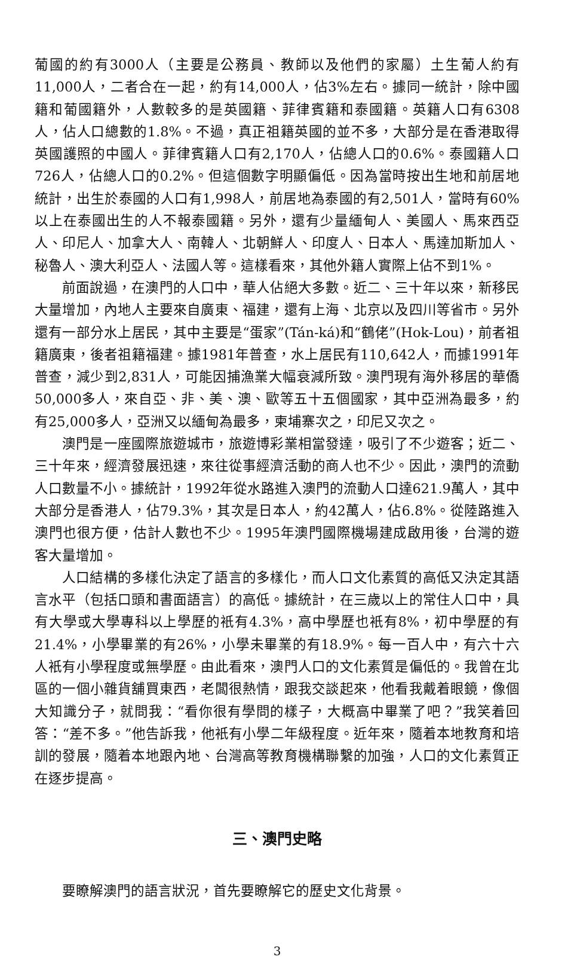葡國的約有3000人（主要是公務員、教師以及他們的家屬）土生葡人約有11,000人，二者合在一起，約有14,000人，佔3%左右。據同一統計，除中國籍和葡國籍外，人數較多的是英國籍、菲律賓籍和泰國籍。英籍人口有6308人，佔人口總數的1.8%。不過，真正祖籍英國的並不多，大部分是在香港取得英國護照的中國人。菲律賓籍人口有2,170人，佔總人口的0.6%。泰國籍人口726人，佔總人口的0.2%。但這個數字明顯偏低。因為當時按出生地和前居地統計，出生於泰國的人口有1,998人，前居地為泰國的有2,501人，當時有60%以上在泰國出生的人不報泰國籍。另外，還有少量緬甸人、美國人、馬來西亞人、印尼人、加拿大人、南韓人、北朝鮮人、印度人、日本人、馬達加斯加人、秘魯人、澳大利亞人、法國人等。這樣看來，其他外籍人實際上佔不到1%。
前面說過，在澳門的人口中，華人佔絕大多數。近二、三十年以來，新移民大量增加，內地人主要來自廣東、福建，還有上海、北京以及四川等省市。另外還有一部分水上居民，其中主要是“蛋家”(Tán-ká)和“鶴佬”(Hok-Lou)，前者祖籍廣東，後者祖籍福建。據1981年普查，水上居民有110,642人，而據1991年普查，減少到2,831人，可能因捕漁業大幅衰減所致。澳門現有海外移居的華僑50,000多人，來自亞、非、美、澳、歐等五十五個國家，其中亞洲為最多，約有25,000多人，亞洲又以緬甸為最多，柬埔寨次之，印尼又次之。
澳門是一座國際旅遊城市，旅遊博彩業相當發達，吸引了不少遊客；近二、三十年來，經濟發展迅速，來往從事經濟活動的商人也不少。因此，澳門的流動人口數量不小。據統計，1992年從水路進入澳門的流動人口達621.9萬人，其中大部分是香港人，佔79.3%，其次是日本人，約42萬人，佔6.8%。從陸路進入澳門也很方便，估計人數也不少。1995年澳門國際機場建成啟用後，台灣的遊客大量增加。
人口結構的多樣化決定了語言的多樣化，而人口文化素質的高低又決定其語言水平（包括口頭和書面語言）的高低。據統計，在三歲以上的常住人口中，具有大學或大學專科以上學歷的衹有4.3%，高中學歷也衹有8%，初中學歷的有21.4%，小學畢業的有26%，小學未畢業的有18.9%。每一百人中，有六十六人衹有小學程度或無學歷。由此看來，澳門人口的文化素質是偏低的。我曾在北區的一個小雜貨舖買東西，老闆很熱情，跟我交談起來，他看我戴着眼鏡，像個大知識分子，就問我：“看你很有學問的樣子，大概高中畢業了吧？”我笑着回答：“差不多。”他告訴我，他衹有小學二年級程度。近年來，隨着本地教育和培訓的發展，隨着本地跟內地、台灣高等教育機構聯繫的加強，人口的文化素質正在逐步提高。
三、澳門史略
要瞭解澳門的語言狀況，首先要瞭解它的歷史文化背景。
3